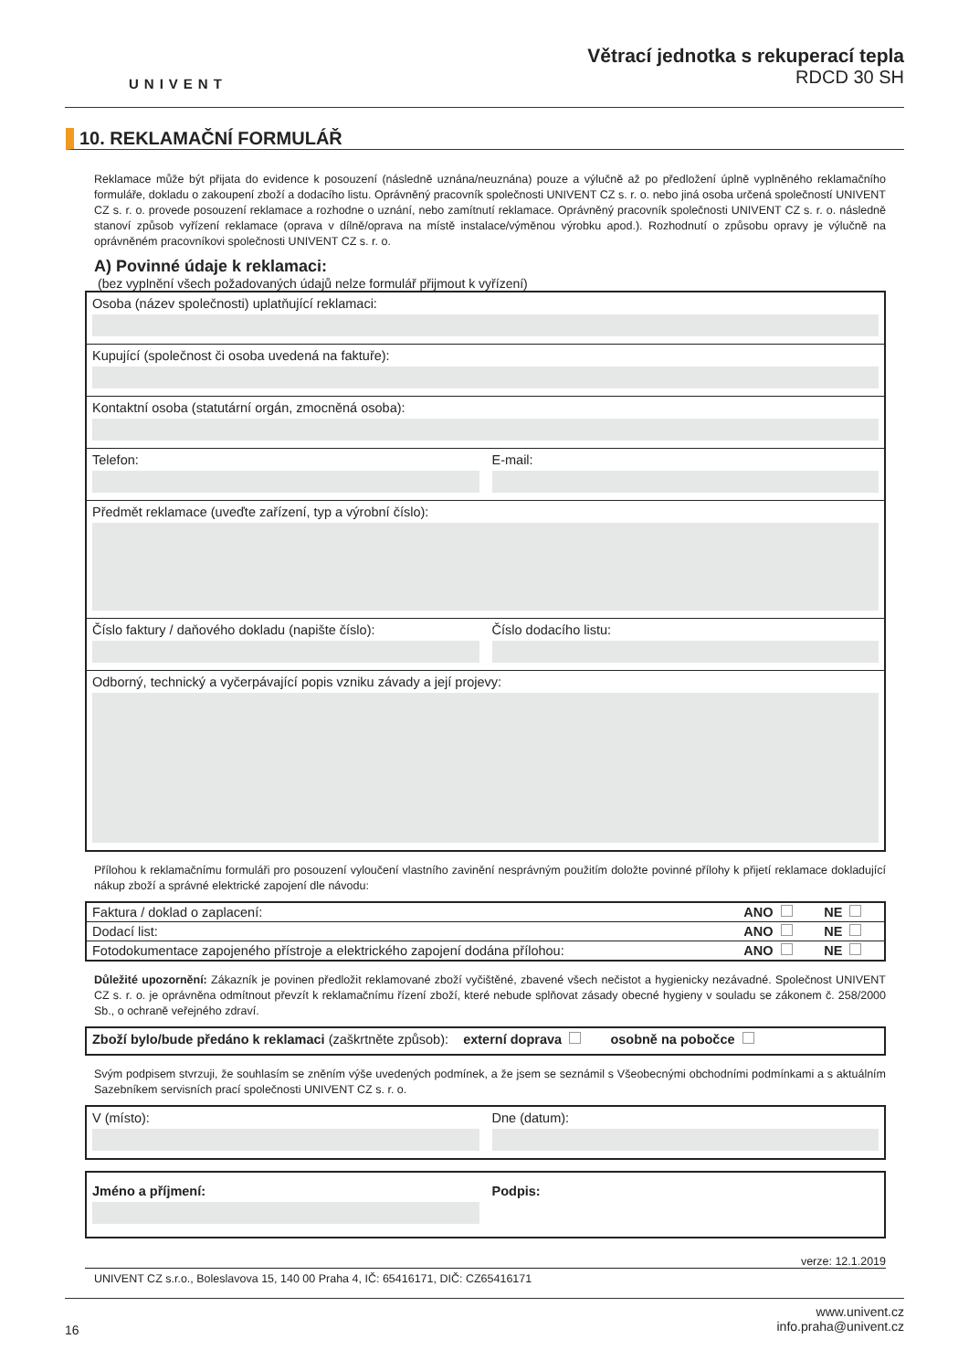UNIVENT
Větrací jednotka s rekuperací tepla
RDCD 30 SH
10. REKLAMAČNÍ FORMULÁŘ
Reklamace může být přijata do evidence k posouzení (následně uznána/neuznána) pouze a výlučně až po předložení úplně vyplněného reklamačního formuláře, dokladu o zakoupení zboží a dodacího listu. Oprávněný pracovník společnosti UNIVENT CZ s. r. o. nebo jiná osoba určená společností UNIVENT CZ s. r. o. provede posouzení reklamace a rozhodne o uznání, nebo zamítnutí reklamace. Oprávněný pracovník společnosti UNIVENT CZ s. r. o. následně stanoví způsob vyřízení reklamace (oprava v dílně/oprava na místě instalace/výměnou výrobku apod.). Rozhodnutí o způsobu opravy je výlučně na oprávněném pracovníkovi společnosti UNIVENT CZ s. r. o.
A) Povinné údaje k reklamaci:
(bez vyplnění všech požadovaných údajů nelze formulář přijmout k vyřízení)
Osoba (název společnosti) uplatňující reklamaci:
Kupující (společnost či osoba uvedená na faktuře):
Kontaktní osoba (statutární orgán, zmocněná osoba):
Telefon: E-mail:
Předmět reklamace (uveďte zařízení, typ a výrobní číslo):
Číslo faktury / daňového dokladu (napište číslo):
Číslo dodacího listu:
Odborný, technický a vyčerpávající popis vzniku závady a její projevy:
Přílohou k reklamačnímu formuláři pro posouzení vyloučení vlastního zavinění nesprávným použitím doložte povinné přílohy k přijetí reklamace dokladující nákup zboží a správné elektrické zapojení dle návodu:
| Faktura / doklad o zaplacení: | ANO | NE |
| Dodací list: | ANO | NE |
| Fotodokumentace zapojeného přístroje a elektrického zapojení dodána přílohou: | ANO | NE |
Důležité upozornění: Zákazník je povinen předložit reklamované zboží vyčištěné, zbavené všech nečistot a hygienicky nezávadné. Společnost UNIVENT CZ s. r. o. je oprávněna odmítnout převzít k reklamačnímu řízení zboží, které nebude splňovat zásady obecné hygieny v souladu se zákonem č. 258/2000 Sb., o ochraně veřejného zdraví.
Zboží bylo/bude předáno k reklamaci (zaškrtněte způsob): externí doprava osobně na pobočce
Svým podpisem stvrzuji, že souhlasím se zněním výše uvedených podmínek, a že jsem se seznámil s Všeobecnými obchodními podmínkami a s aktuálním Sazebníkem servisních prací společnosti UNIVENT CZ s. r. o.
V (místo): Dne (datum):
Jméno a příjmení: Podpis:
verze: 12.1.2019
UNIVENT CZ s.r.o., Boleslavova 15, 140 00 Praha 4, IČ: 65416171, DIČ: CZ65416171
16
www.univent.cz
info.praha@univent.cz